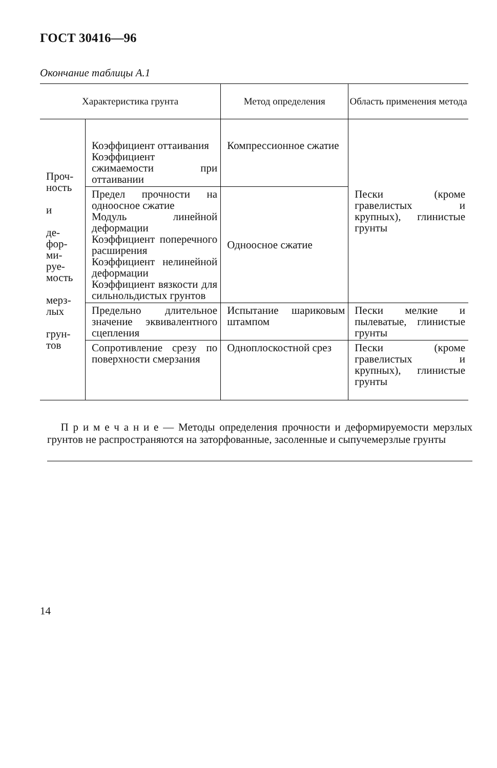ГОСТ 30416—96
Окончание таблицы А.1
| Характеристика грунта | | Метод определения | Область применения метода |
| --- | --- | --- | --- |
| Проч- ность и де- фор- ми- руе- мость мерз- лых грун- тов | Коэффициент оттаивания Коэффициент сжимаемости при оттаивании | Компрессионное сжатие | Пески (кроме гравелистых и крупных), глинистые грунты |
| | Предел прочности на одноосное сжатие Модуль линейной деформации Коэффициент поперечного расширения Коэффициент нелинейной деформации Коэффициент вязкости для сильнольдистых грунтов | Одноосное сжатие | |
| | Предельно длительное значение эквивалентного сцепления | Испытание шариковым штампом | Пески мелкие и пылеватые, глинистые грунты |
| | Сопротивление срезу по поверхности смерзания | Одноплоскостной срез | Пески (кроме гравелистых и крупных), глинистые грунты |
П р и м е ч а н и е — Методы определения прочности и деформируемости мерзлых грунтов не распространяются на заторфованные, засоленные и сыпучемерзлые грунты
14